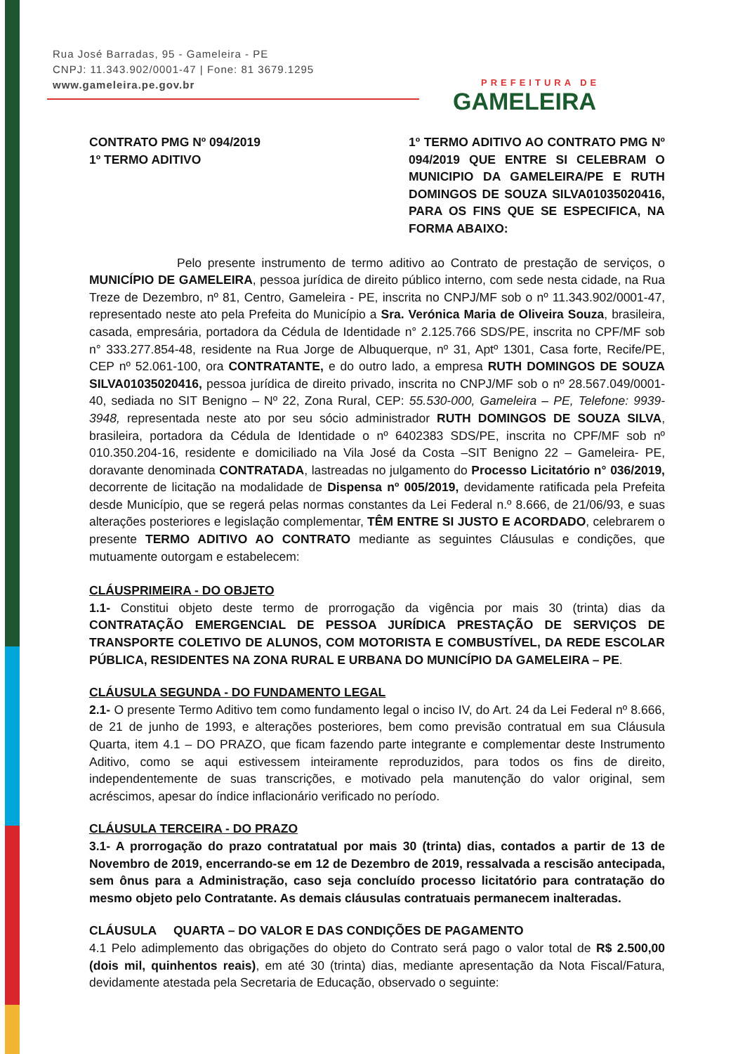Rua José Barradas, 95 - Gameleira - PE
CNPJ: 11.343.902/0001-47 | Fone: 81 3679.1295
www.gameleira.pe.gov.br
PREFEITURA DE
GAMELEIRA
CONTRATO PMG Nº 094/2019
1º TERMO ADITIVO
1º TERMO ADITIVO AO CONTRATO PMG Nº 094/2019 QUE ENTRE SI CELEBRAM O MUNICIPIO DA GAMELEIRA/PE E RUTH DOMINGOS DE SOUZA SILVA01035020416, PARA OS FINS QUE SE ESPECIFICA, NA FORMA ABAIXO:
Pelo presente instrumento de termo aditivo ao Contrato de prestação de serviços, o MUNICÍPIO DE GAMELEIRA, pessoa jurídica de direito público interno, com sede nesta cidade, na Rua Treze de Dezembro, nº 81, Centro, Gameleira - PE, inscrita no CNPJ/MF sob o nº 11.343.902/0001-47, representado neste ato pela Prefeita do Município a Sra. Verónica Maria de Oliveira Souza, brasileira, casada, empresária, portadora da Cédula de Identidade n° 2.125.766 SDS/PE, inscrita no CPF/MF sob n° 333.277.854-48, residente na Rua Jorge de Albuquerque, nº 31, Aptº 1301, Casa forte, Recife/PE, CEP nº 52.061-100, ora CONTRATANTE, e do outro lado, a empresa RUTH DOMINGOS DE SOUZA SILVA01035020416, pessoa jurídica de direito privado, inscrita no CNPJ/MF sob o nº 28.567.049/0001-40, sediada no SIT Benigno – Nº 22, Zona Rural, CEP: 55.530-000, Gameleira – PE, Telefone: 9939-3948, representada neste ato por seu sócio administrador RUTH DOMINGOS DE SOUZA SILVA, brasileira, portadora da Cédula de Identidade o nº 6402383 SDS/PE, inscrita no CPF/MF sob nº 010.350.204-16, residente e domiciliado na Vila José da Costa –SIT Benigno 22 – Gameleira- PE, doravante denominada CONTRATADA, lastreadas no julgamento do Processo Licitatório n° 036/2019, decorrente de licitação na modalidade de Dispensa nº 005/2019, devidamente ratificada pela Prefeita desde Município, que se regerá pelas normas constantes da Lei Federal n.º 8.666, de 21/06/93, e suas alterações posteriores e legislação complementar, TÊM ENTRE SI JUSTO E ACORDADO, celebrarem o presente TERMO ADITIVO AO CONTRATO mediante as seguintes Cláusulas e condições, que mutuamente outorgam e estabelecem:
CLÁUSPRIMEIRA - DO OBJETO
1.1- Constitui objeto deste termo de prorrogação da vigência por mais 30 (trinta) dias da CONTRATAÇÃO EMERGENCIAL DE PESSOA JURÍDICA PRESTAÇÃO DE SERVIÇOS DE TRANSPORTE COLETIVO DE ALUNOS, COM MOTORISTA E COMBUSTÍVEL, DA REDE ESCOLAR PÚBLICA, RESIDENTES NA ZONA RURAL E URBANA DO MUNICÍPIO DA GAMELEIRA – PE.
CLÁUSULA SEGUNDA - DO FUNDAMENTO LEGAL
2.1- O presente Termo Aditivo tem como fundamento legal o inciso IV, do Art. 24 da Lei Federal nº 8.666, de 21 de junho de 1993, e alterações posteriores, bem como previsão contratual em sua Cláusula Quarta, item 4.1 – DO PRAZO, que ficam fazendo parte integrante e complementar deste Instrumento Aditivo, como se aqui estivessem inteiramente reproduzidos, para todos os fins de direito, independentemente de suas transcrições, e motivado pela manutenção do valor original, sem acréscimos, apesar do índice inflacionário verificado no período.
CLÁUSULA TERCEIRA - DO PRAZO
3.1- A prorrogação do prazo contratatual por mais 30 (trinta) dias, contados a partir de 13 de Novembro de 2019, encerrando-se em 12 de Dezembro de 2019, ressalvada a rescisão antecipada, sem ônus para a Administração, caso seja concluído processo licitatório para contratação do mesmo objeto pelo Contratante. As demais cláusulas contratuais permanecem inalteradas.
CLÁUSULA QUARTA – DO VALOR E DAS CONDIÇÕES DE PAGAMENTO
4.1 Pelo adimplemento das obrigações do objeto do Contrato será pago o valor total de R$ 2.500,00 (dois mil, quinhentos reais), em até 30 (trinta) dias, mediante apresentação da Nota Fiscal/Fatura, devidamente atestada pela Secretaria de Educação, observado o seguinte: